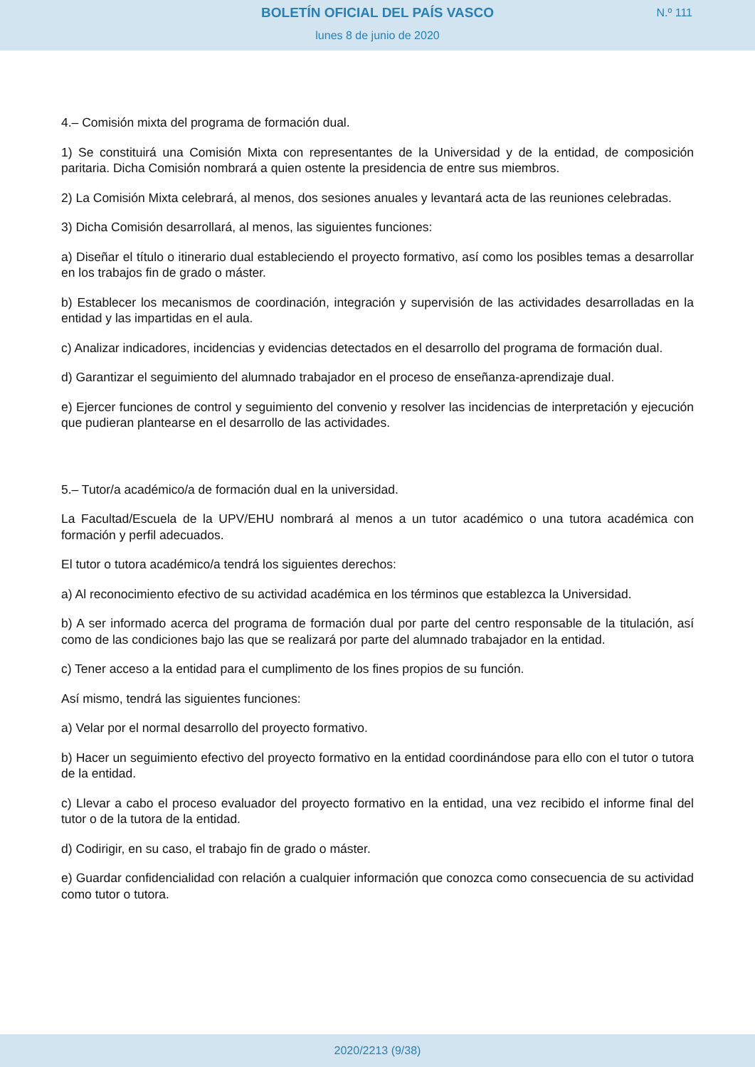BOLETÍN OFICIAL DEL PAÍS VASCO
N.º 111
lunes 8 de junio de 2020
4.– Comisión mixta del programa de formación dual.
1) Se constituirá una Comisión Mixta con representantes de la Universidad y de la entidad, de composición paritaria. Dicha Comisión nombrará a quien ostente la presidencia de entre sus miembros.
2) La Comisión Mixta celebrará, al menos, dos sesiones anuales y levantará acta de las reuniones celebradas.
3) Dicha Comisión desarrollará, al menos, las siguientes funciones:
a) Diseñar el título o itinerario dual estableciendo el proyecto formativo, así como los posibles temas a desarrollar en los trabajos fin de grado o máster.
b) Establecer los mecanismos de coordinación, integración y supervisión de las actividades desarrolladas en la entidad y las impartidas en el aula.
c) Analizar indicadores, incidencias y evidencias detectados en el desarrollo del programa de formación dual.
d) Garantizar el seguimiento del alumnado trabajador en el proceso de enseñanza-aprendizaje dual.
e) Ejercer funciones de control y seguimiento del convenio y resolver las incidencias de interpretación y ejecución que pudieran plantearse en el desarrollo de las actividades.
5.– Tutor/a académico/a de formación dual en la universidad.
La Facultad/Escuela de la UPV/EHU nombrará al menos a un tutor académico o una tutora académica con formación y perfil adecuados.
El tutor o tutora académico/a tendrá los siguientes derechos:
a) Al reconocimiento efectivo de su actividad académica en los términos que establezca la Universidad.
b) A ser informado acerca del programa de formación dual por parte del centro responsable de la titulación, así como de las condiciones bajo las que se realizará por parte del alumnado trabajador en la entidad.
c) Tener acceso a la entidad para el cumplimento de los fines propios de su función.
Así mismo, tendrá las siguientes funciones:
a) Velar por el normal desarrollo del proyecto formativo.
b) Hacer un seguimiento efectivo del proyecto formativo en la entidad coordinándose para ello con el tutor o tutora de la entidad.
c) Llevar a cabo el proceso evaluador del proyecto formativo en la entidad, una vez recibido el informe final del tutor o de la tutora de la entidad.
d) Codirigir, en su caso, el trabajo fin de grado o máster.
e) Guardar confidencialidad con relación a cualquier información que conozca como consecuencia de su actividad como tutor o tutora.
2020/2213 (9/38)